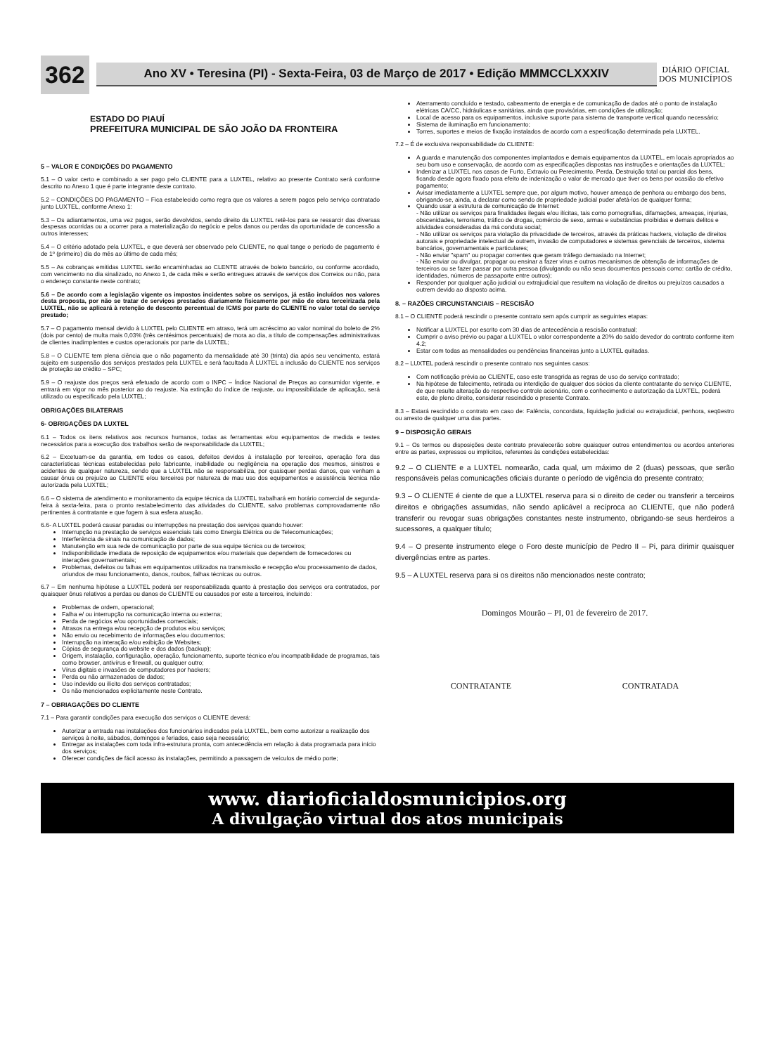362
Ano XV • Teresina (PI) - Sexta-Feira, 03 de Março de 2017 • Edição MMMCCLXXXIV
DIÁRIO OFICIAL DOS MUNICÍPIOS
ESTADO DO PIAUÍ
PREFEITURA MUNICIPAL DE SÃO JOÃO DA FRONTEIRA
5 – VALOR E CONDIÇÕES DO PAGAMENTO
5.1 – O valor certo e combinado a ser pago pelo CLIENTE para a LUXTEL, relativo ao presente Contrato será conforme descrito no Anexo 1 que é parte integrante deste contrato.
5.2 – CONDIÇÕES DO PAGAMENTO – Fica estabelecido como regra que os valores a serem pagos pelo serviço contratado junto LUXTEL, conforme Anexo 1:
5.3 – Os adiantamentos, uma vez pagos, serão devolvidos, sendo direito da LUXTEL retê-los para se ressarcir das diversas despesas ocorridas ou a ocorrer para a materialização do negócio e pelos danos ou perdas da oportunidade de concessão a outros interesses;
5.4 – O critério adotado pela LUXTEL, e que deverá ser observado pelo CLIENTE, no qual tange o período de pagamento é de 1º (primeiro) dia do mês ao último de cada mês;
5.5 – As cobranças emitidas LUXTEL serão encaminhadas ao CLENTE através de boleto bancário, ou conforme acordado, com vencimento no dia sinalizado, no Anexo 1, de cada mês e serão entregues através de serviços dos Correios ou não, para o endereço constante neste contrato;
5.6 – De acordo com a legislação vigente os impostos incidentes sobre os serviços, já estão incluídos nos valores desta proposta, por não se tratar de serviços prestados diariamente fisicamente por mão de obra terceirizada pela LUXTEL, não se aplicará à retenção de desconto percentual de ICMS por parte do CLIENTE no valor total do serviço prestado;
5.7 – O pagamento mensal devido à LUXTEL pelo CLIENTE em atraso, terá um acréscimo ao valor nominal do boleto de 2% (dois por cento) de multa mais 0,03% (três centésimos percentuais) de mora ao dia, a título de compensações administrativas de clientes inadimplentes e custos operacionais por parte da LUXTEL;
5.8 – O CLIENTE tem plena ciência que o não pagamento da mensalidade até 30 (trinta) dia após seu vencimento, estará sujeito em suspensão dos serviços prestados pela LUXTEL e será facultada À LUXTEL a inclusão do CLIENTE nos serviços de proteção ao crédito – SPC;
5.9 – O reajuste dos preços será efetuado de acordo com o INPC – Índice Nacional de Preços ao consumidor vigente, e entrará em vigor no mês posterior ao do reajuste. Na extinção do índice de reajuste, ou impossibilidade de aplicação, será utilizado ou especificado pela LUXTEL;
OBRIGAÇÕES BILATERAIS
6- OBRIGAÇÕES DA LUXTEL
6.1 – Todos os itens relativos aos recursos humanos, todas as ferramentas e/ou equipamentos de medida e testes necessários para a execução dos trabalhos serão de responsabilidade da LUXTEL;
6.2 – Excetuam-se da garantia, em todos os casos, defeitos devidos à instalação por terceiros, operação fora das características técnicas estabelecidas pelo fabricante, inabilidade ou negligência na operação dos mesmos, sinistros e acidentes de qualquer natureza, sendo que a LUXTEL não se responsabiliza, por quaisquer perdas danos, que venham a causar ônus ou prejuízo ao CLIENTE e/ou terceiros por natureza de mau uso dos equipamentos e assistência técnica não autorizada pela LUXTEL;
6.6 – O sistema de atendimento e monitoramento da equipe técnica da LUXTEL trabalhará em horário comercial de segunda-feira à sexta-feira, para o pronto restabelecimento das atividades do CLIENTE, salvo problemas comprovadamente não pertinentes à contratante e que fogem à sua esfera atuação.
6.6- A LUXTEL poderá causar paradas ou interrupções na prestação dos serviços quando houver:
Interrupção na prestação de serviços essenciais tais como Energia Elétrica ou de Telecomunicações;
Interferência de sinais na comunicação de dados;
Manutenção em sua rede de comunicação por parte de sua equipe técnica ou de terceiros;
Indisponibilidade imediata de reposição de equipamentos e/ou materiais que dependem de fornecedores ou interações governamentais;
Problemas, defeitos ou falhas em equipamentos utilizados na transmissão e recepção e/ou processamento de dados, oriundos de mau funcionamento, danos, roubos, falhas técnicas ou outros.
6.7 – Em nenhuma hipótese a LUXTEL poderá ser responsabilizada quanto à prestação dos serviços ora contratados, por quaisquer ônus relativos a perdas ou danos do CLIENTE ou causados por este a terceiros, incluindo:
Problemas de ordem, operacional;
Falha e/ ou interrupção na comunicação interna ou externa;
Perda de negócios e/ou oportunidades comerciais;
Atrasos na entrega e/ou recepção de produtos e/ou serviços;
Não envio ou recebimento de informações e/ou documentos;
Interrupção na interação e/ou exibição de Websites;
Cópias de segurança do website e dos dados (backup);
Origem, instalação, configuração, operação, funcionamento, suporte técnico e/ou incompatibilidade de programas, tais como browser, antivírus e firewall, ou qualquer outro;
Vírus digitais e invasões de computadores por hackers;
Perda ou não armazenados de dados;
Uso indevido ou ilícito dos serviços contratados;
Os não mencionados explicitamente neste Contrato.
7 – OBRIAGAÇÕES DO CLIENTE
7.1 – Para garantir condições para execução dos serviços o CLIENTE deverá:
Autorizar a entrada nas instalações dos funcionários indicados pela LUXTEL, bem como autorizar a realização dos serviços à noite, sábados, domingos e feriados, caso seja necessário;
Entregar as instalações com toda infra-estrutura pronta, com antecedência em relação à data programada para início dos serviços;
Oferecer condições de fácil acesso às instalações, permitindo a passagem de veículos de médio porte;
Aterramento concluído e testado, cabeamento de energia e de comunicação de dados até o ponto de instalação elétricas CA/CC, hidráulicas e sanitárias, ainda que provisórias, em condições de utilização;
Local de acesso para os equipamentos, inclusive suporte para sistema de transporte vertical quando necessário;
Sistema de iluminação em funcionamento;
Torres, suportes e meios de fixação instalados de acordo com a especificação determinada pela LUXTEL.
7.2 – É de exclusiva responsabilidade do CLIENTE:
A guarda e manutenção dos componentes implantados e demais equipamentos da LUXTEL, em locais apropriados ao seu bom uso e conservação, de acordo com as especificações dispostas nas instruções e orientações da LUXTEL;
Indenizar a LUXTEL nos casos de Furto, Extravio ou Perecimento, Perda, Destruição total ou parcial dos bens, ficando desde agora fixado para efeito de indenização o valor de mercado que tiver os bens por ocasião do efetivo pagamento;
Avisar imediatamente a LUXTEL sempre que, por algum motivo, houver ameaça de penhora ou embargo dos bens, obrigando-se, ainda, a declarar como sendo de propriedade judicial puder afetá-los de qualquer forma;
Quando usar a estrutura de comunicação de Internet:
- Não utilizar os serviços para finalidades ilegais e/ou ilícitas, tais como pornografias, difamações, ameaças, injurias, obscenidades, terrorismo, tráfico de drogas, comércio de sexo, armas e substâncias proibidas e demais delitos e atividades consideradas da má conduta social;
- Não utilizar os serviços para violação da privacidade de terceiros, através da práticas hackers, violação de direitos autorais e propriedade intelectual de outrem, invasão de computadores e sistemas gerenciais de terceiros, sistema bancários, governamentais e particulares;
- Não enviar "spam" ou propagar correntes que geram tráfego demasiado na Internet;
- Não enviar ou divulgar, propagar ou ensinar a fazer vírus e outros mecanismos de obtenção de informações de terceiros ou se fazer passar por outra pessoa (divulgando ou não seus documentos pessoais como: cartão de crédito, identidades, números de passaporte entre outros);
Responder por qualquer ação judicial ou extrajudicial que resultem na violação de direitos ou prejuízos causados a outrem devido ao disposto acima.
8. – RAZÕES CIRCUNSTANCIAIS – RESCISÃO
8.1 – O CLIENTE poderá rescindir o presente contrato sem após cumprir as seguintes etapas:
Notificar a LUXTEL por escrito com 30 dias de antecedência a rescisão contratual;
Cumprir o aviso prévio ou pagar a LUXTEL o valor correspondente a 20% do saldo devedor do contrato conforme item 4.2;
Estar com todas as mensalidades ou pendências financeiras junto a LUXTEL quitadas.
8.2 – LUXTEL poderá rescindir o presente contrato nos seguintes casos:
Com notificação prévia ao CLIENTE, caso este transgrida as regras de uso do serviço contratado;
Na hipótese de falecimento, retirada ou interdição de qualquer dos sócios da cliente contratante do serviço CLIENTE, de que resulte alteração do respectivo controle acionário, com o conhecimento e autorização da LUXTEL, poderá este, de pleno direito, considerar rescindido o presente Contrato.
8.3 – Estará rescindido o contrato em caso de: Falência, concordata, liquidação judicial ou extrajudicial, penhora, seqüestro ou arresto de qualquer uma das partes.
9 – DISPOSIÇÃO GERAIS
9.1 – Os termos ou disposições deste contrato prevalecerão sobre quaisquer outros entendimentos ou acordos anteriores entre as partes, expressos ou implícitos, referentes às condições estabelecidas:
9.2 – O CLIENTE e a LUXTEL nomearão, cada qual, um máximo de 2 (duas) pessoas, que serão responsáveis pelas comunicações oficiais durante o período de vigência do presente contrato;
9.3 – O CLIENTE é ciente de que a LUXTEL reserva para si o direito de ceder ou transferir a terceiros direitos e obrigações assumidas, não sendo aplicável a recíproca ao CLIENTE, que não poderá transferir ou revogar suas obrigações constantes neste instrumento, obrigando-se seus herdeiros a sucessores, a qualquer título;
9.4 – O presente instrumento elege o Foro deste município de Pedro II – Pi, para dirimir quaisquer divergências entre as partes.
9.5 – A LUXTEL reserva para si os direitos não mencionados neste contrato;
Domingos Mourão – PI, 01 de fevereiro de 2017.
CONTRATANTE CONTRATADA
www. diarioficialdosmunicipios.org
A divulgação virtual dos atos municipais